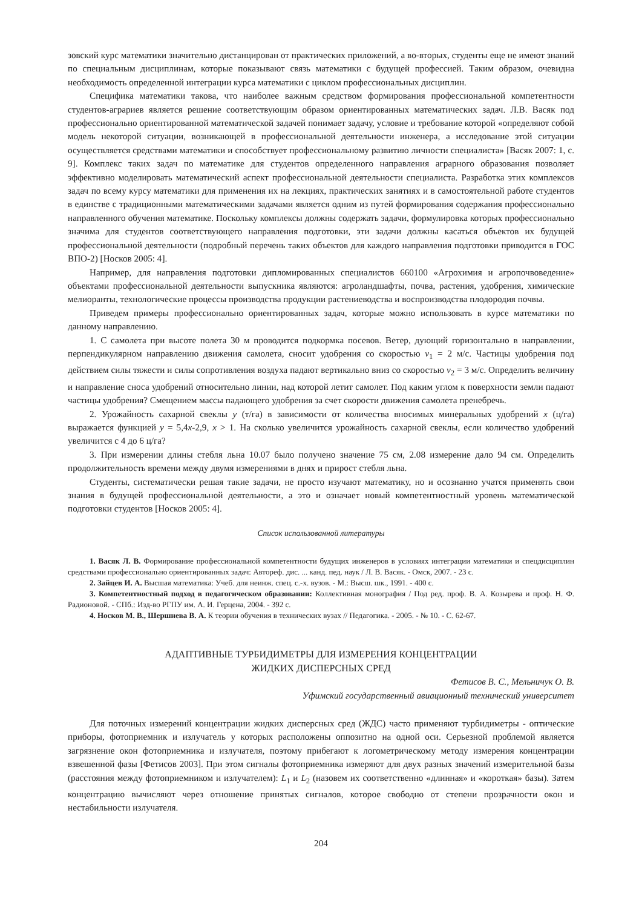зовский курс математики значительно дистанцирован от практических приложений, а во-вторых, студенты еще не имеют знаний по специальным дисциплинам, которые показывают связь математики с будущей профессией. Таким образом, очевидна необходимость определенной интеграции курса математики с циклом профессиональных дисциплин.
Специфика математики такова, что наиболее важным средством формирования профессиональной компетентности студентов-аграриев является решение соответствующим образом ориентированных математических задач. Л.В. Васяк под профессионально ориентированной математической задачей понимает задачу, условие и требование которой «определяют собой модель некоторой ситуации, возникающей в профессиональной деятельности инженера, а исследование этой ситуации осуществляется средствами математики и способствует профессиональному развитию личности специалиста» [Васяк 2007: 1, с. 9]. Комплекс таких задач по математике для студентов определенного направления аграрного образования позволяет эффективно моделировать математический аспект профессиональной деятельности специалиста. Разработка этих комплексов задач по всему курсу математики для применения их на лекциях, практических занятиях и в самостоятельной работе студентов в единстве с традиционными математическими задачами является одним из путей формирования содержания профессионально направленного обучения математике. Поскольку комплексы должны содержать задачи, формулировка которых профессионально значима для студентов соответствующего направления подготовки, эти задачи должны касаться объектов их будущей профессиональной деятельности (подробный перечень таких объектов для каждого направления подготовки приводится в ГОС ВПО-2) [Носков 2005: 4].
Например, для направления подготовки дипломированных специалистов 660100 «Агрохимия и агропочвоведение» объектами профессиональной деятельности выпускника являются: агроландшафты, почва, растения, удобрения, химические мелиоранты, технологические процессы производства продукции растениеводства и воспроизводства плодородия почвы.
Приведем примеры профессионально ориентированных задач, которые можно использовать в курсе математики по данному направлению.
1. С самолета при высоте полета 30 м проводится подкормка посевов. Ветер, дующий горизонтально в направлении, перпендикулярном направлению движения самолета, сносит удобрения со скоростью v<sub>1</sub> = 2 м/с. Частицы удобрения под действием силы тяжести и силы сопротивления воздуха падают вертикально вниз со скоростью v<sub>2</sub> = 3 м/с. Определить величину и направление сноса удобрений относительно линии, над которой летит самолет. Под каким углом к поверхности земли падают частицы удобрения? Смещением массы падающего удобрения за счет скорости движения самолета пренебречь.
2. Урожайность сахарной свеклы y (т/га) в зависимости от количества вносимых минеральных удобрений x (ц/га) выражается функцией y = 5,4x-2,9, x > 1. На сколько увеличится урожайность сахарной свеклы, если количество удобрений увеличится с 4 до 6 ц/га?
3. При измерении длины стебля льна 10.07 было получено значение 75 см, 2.08 измерение дало 94 см. Определить продолжительность времени между двумя измерениями в днях и прирост стебля льна.
Студенты, систематически решая такие задачи, не просто изучают математику, но и осознанно учатся применять свои знания в будущей профессиональной деятельности, а это и означает новый компетентностный уровень математической подготовки студентов [Носков 2005: 4].
Список использованной литературы
1. Васяк Л. В. Формирование профессиональной компетентности будущих инженеров в условиях интеграции математики и спецдисциплин средствами профессионально ориентированных задач: Автореф. дис. ... канд. пед. наук / Л. В. Васяк. - Омск, 2007. - 23 с.
2. Зайцев И. А. Высшая математика: Учеб. для неинж. спец. с.-х. вузов. - М.: Высш. шк., 1991. - 400 с.
3. Компетентностный подход в педагогическом образовании: Коллективная монография / Под ред. проф. В. А. Козырева и проф. Н. Ф. Радионовой. - СПб.: Изд-во РГПУ им. А. И. Герцена, 2004. - 392 с.
4. Носков М. В., Шершнева В. А. К теории обучения в технических вузах // Педагогика. - 2005. - № 10. - С. 62-67.
АДАПТИВНЫЕ ТУРБИДИМЕТРЫ ДЛЯ ИЗМЕРЕНИЯ КОНЦЕНТРАЦИИ
ЖИДКИХ ДИСПЕРСНЫХ СРЕД
Фетисов В. С., Мельничук О. В.
Уфимский государственный авиационный технический университет
Для поточных измерений концентрации жидких дисперсных сред (ЖДС) часто применяют турбидиметры - оптические приборы, фотоприемник и излучатель у которых расположены оппозитно на одной оси. Серьезной проблемой является загрязнение окон фотоприемника и излучателя, поэтому прибегают к логометрическому методу измерения концентрации взвешенной фазы [Фетисов 2003]. При этом сигналы фотоприемника измеряют для двух разных значений измерительной базы (расстояния между фотоприемником и излучателем): L<sub>1</sub> и L<sub>2</sub> (назовем их соответственно «длинная» и «короткая» базы). Затем концентрацию вычисляют через отношение принятых сигналов, которое свободно от степени прозрачности окон и нестабильности излучателя.
204